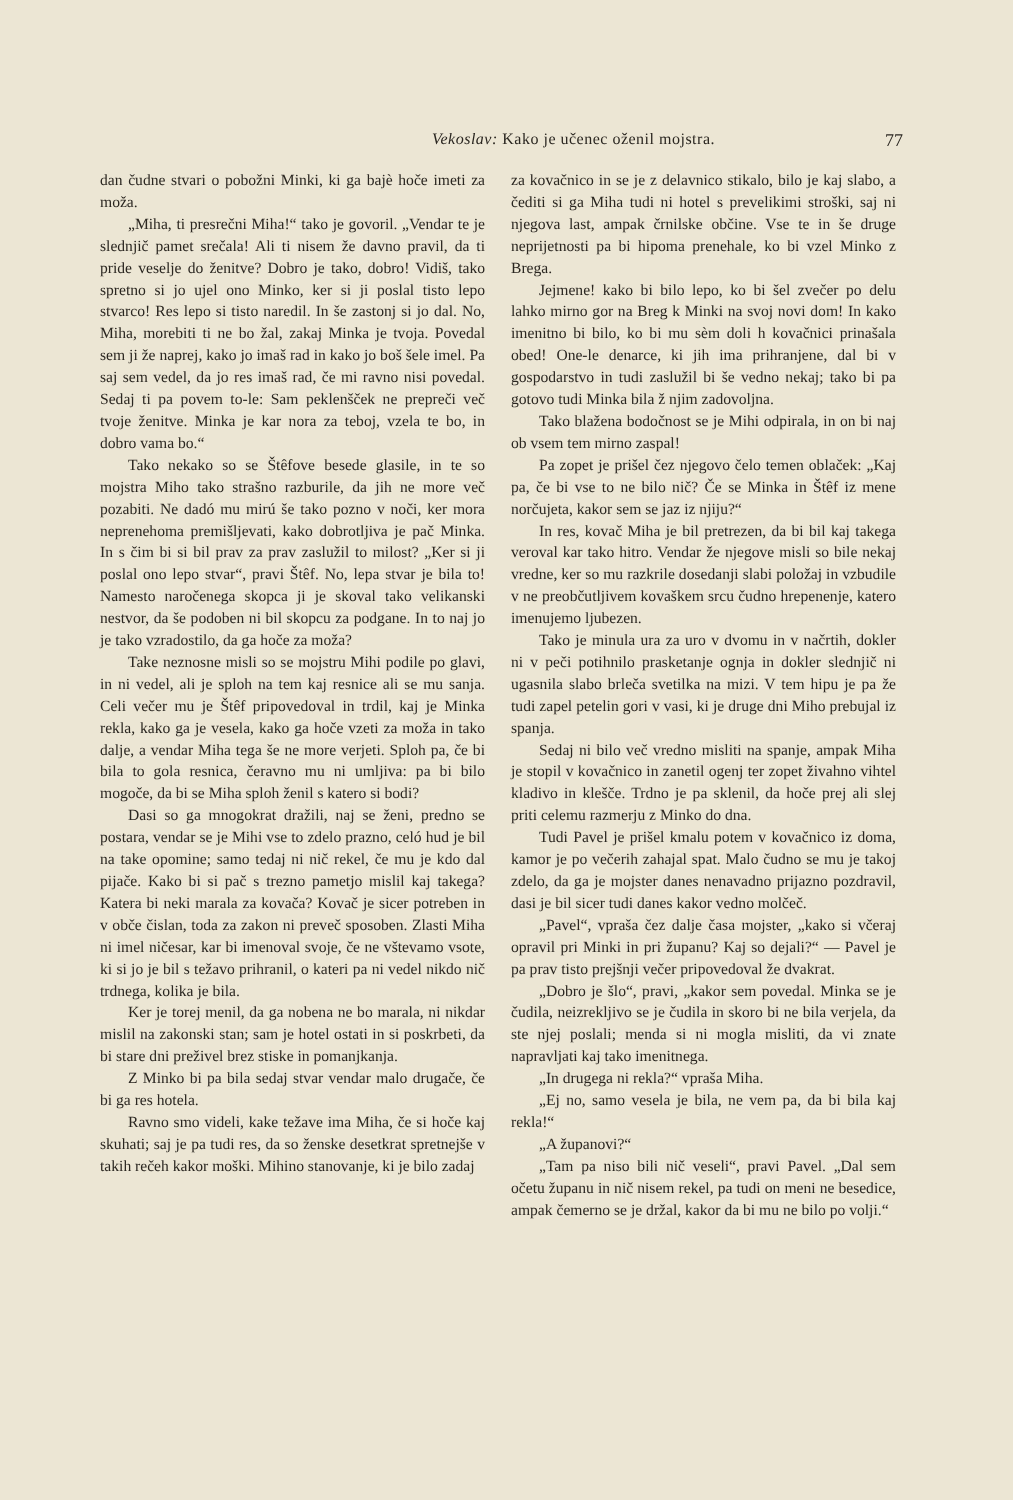Vekoslav: Kako je učenec oženil mojstra. 77
dan čudne stvari o pobožni Minki, ki ga bajè hoče imeti za moža.
„Miha, ti presrečni Miha!“ tako je govoril. „Vendar te je slednjič pamet srečala! Ali ti nisem že davno pravil, da ti pride veselje do ženitve? Dobro je tako, dobro! Vidiš, tako spretno si jo ujel ono Minko, ker si ji poslal tisto lepo stvarco! Res lepo si tisto naredil. In še zastonj si jo dal. No, Miha, morebiti ti ne bo žal, zakaj Minka je tvoja. Povedal sem ji že naprej, kako jo imaš rad in kako jo boš šele imel. Pa saj sem vedel, da jo res imaš rad, če mi ravno nisi povedal. Sedaj ti pa povem to-le: Sam peklenšček ne prepreči več tvoje ženitve. Minka je kar nora za teboj, vzela te bo, in dobro vama bo.“
Tako nekako so se Štêfove besede glasile, in te so mojstra Miho tako strašno razburile, da jih ne more več pozabiti. Ne dadó mu mirú še tako pozno v noči, ker mora neprenehoma premišljevati, kako dobrotljiva je pač Minka. In s čim bi si bil prav za prav zaslužil to milost? „Ker si ji poslal ono lepo stvar“, pravi Štêf. No, lepa stvar je bila to! Namesto naročenega skopca ji je skoval tako velikanski nestvor, da še podoben ni bil skopcu za podgane. In to naj jo je tako vzradostilo, da ga hoče za moža?
Take neznosne misli so se mojstru Mihi podile po glavi, in ni vedel, ali je sploh na tem kaj resnice ali se mu sanja. Celi večer mu je Štêf pripovedoval in trdil, kaj je Minka rekla, kako ga je vesela, kako ga hoče vzeti za moža in tako dalje, a vendar Miha tega še ne more verjeti. Sploh pa, če bi bila to gola resnica, čeravno mu ni umljiva: pa bi bilo mogoče, da bi se Miha sploh ženil s katero si bodi?
Dasi so ga mnogokrat dražili, naj se ženi, predno se postara, vendar se je Mihi vse to zdelo prazno, celó hud je bil na take opomine; samo tedaj ni nič rekel, če mu je kdo dal pijače. Kako bi si pač s trezno pametjo mislil kaj takega? Katera bi neki marala za kovača? Kovač je sicer potreben in v obče čislan, toda za zakon ni preveč sposoben. Zlasti Miha ni imel ničesar, kar bi imenoval svoje, če ne vštevamo vsote, ki si jo je bil s težavo prihranil, o kateri pa ni vedel nikdo nič trdnega, kolika je bila.
Ker je torej menil, da ga nobena ne bo marala, ni nikdar mislil na zakonski stan; sam je hotel ostati in si poskrbeti, da bi stare dni preživel brez stiske in pomanjkanja.
Z Minko bi pa bila sedaj stvar vendar malo drugače, če bi ga res hotela.
Ravno smo videli, kake težave ima Miha, če si hoče kaj skuhati; saj je pa tudi res, da so ženske desetkrat spretnejše v takih rečeh kakor moški. Mihino stanovanje, ki je bilo zadaj
za kovačnico in se je z delavnico stikalo, bilo je kaj slabo, a čediti si ga Miha tudi ni hotel s prevelikimi stroški, saj ni njegova last, ampak črnilske občine. Vse te in še druge neprijetnosti pa bi hipoma prenehale, ko bi vzel Minko z Brega.
Jejmene! kako bi bilo lepo, ko bi šel zvečer po delu lahko mirno gor na Breg k Minki na svoj novi dom! In kako imenitno bi bilo, ko bi mu sèm doli h kovačnici prinašala obed! One-le denarce, ki jih ima prihranjene, dal bi v gospodarstvo in tudi zaslužil bi še vedno nekaj; tako bi pa gotovo tudi Minka bila ž njim zadovoljna.
Tako blažena bodočnost se je Mihi odpirala, in on bi naj ob vsem tem mirno zaspal!
Pa zopet je prišel čez njegovo čelo temen oblaček: „Kaj pa, če bi vse to ne bilo nič? Če se Minka in Štêf iz mene norčujeta, kakor sem se jaz iz njiju?“
In res, kovač Miha je bil pretrezen, da bi bil kaj takega veroval kar tako hitro. Vendar že njegove misli so bile nekaj vredne, ker so mu razkrile dosedanji slabi položaj in vzbudile v ne preobčutljivem kovaškem srcu čudno hrepenenje, katero imenujemo ljubezen.
Tako je minula ura za uro v dvomu in v načrtih, dokler ni v peči potihnilo prasketanje ognja in dokler slednjič ni ugasnila slabo brleča svetilka na mizi. V tem hipu je pa že tudi zapel petelin gori v vasi, ki je druge dni Miho prebujal iz spanja.
Sedaj ni bilo več vredno misliti na spanje, ampak Miha je stopil v kovačnico in zanetil ogenj ter zopet živahno vihtel kladivo in klešče. Trdno je pa sklenil, da hoče prej ali slej priti celemu razmerju z Minko do dna.
Tudi Pavel je prišel kmalu potem v kovačnico iz doma, kamor je po večerih zahajal spat. Malo čudno se mu je takoj zdelo, da ga je mojster danes nenavadno prijazno pozdravil, dasi je bil sicer tudi danes kakor vedno molčeč.
„Pavel“, vpraša čez dalje časa mojster, „kako si včeraj opravil pri Minki in pri županu? Kaj so dejali?“ — Pavel je pa prav tisto prejšnji večer pripovedoval že dvakrat.
„Dobro je šlo“, pravi, „kakor sem povedal. Minka se je čudila, neizrekljivo se je čudila in skoro bi ne bila verjela, da ste njej poslali; menda si ni mogla misliti, da vi znate napravljati kaj tako imenitnega.
„In drugega ni rekla?“ vpraša Miha.
„Ej no, samo vesela je bila, ne vem pa, da bi bila kaj rekla!“
„A županovi?“
„Tam pa niso bili nič veseli“, pravi Pavel. „Dal sem očetu županu in nič nisem rekel, pa tudi on meni ne besedice, ampak čemerno se je držal, kakor da bi mu ne bilo po volji.“